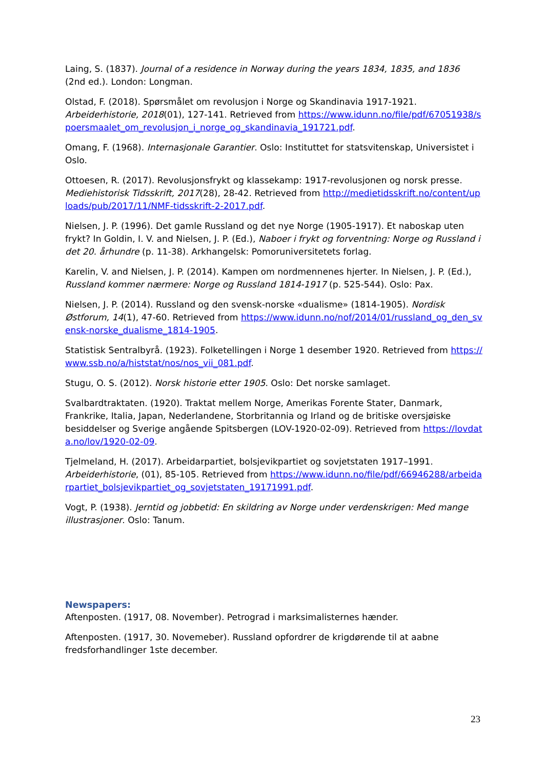Laing, S. (1837). Journal of a residence in Norway during the years 1834, 1835, and 1836 (2nd ed.). London: Longman.
Olstad, F. (2018). Spørsmålet om revolusjon i Norge og Skandinavia 1917-1921. Arbeiderhistorie, 2018(01), 127-141. Retrieved from https://www.idunn.no/file/pdf/67051938/spoersmaalet_om_revolusjon_i_norge_og_skandinavia_191721.pdf.
Omang, F. (1968). Internasjonale Garantier. Oslo: Instituttet for statsvitenskap, Universistet i Oslo.
Ottoesen, R. (2017). Revolusjonsfrykt og klassekamp: 1917-revolusjonen og norsk presse. Mediehistorisk Tidsskrift, 2017(28), 28-42. Retrieved from http://medietidsskrift.no/content/uploads/pub/2017/11/NMF-tidsskrift-2-2017.pdf.
Nielsen, J. P. (1996). Det gamle Russland og det nye Norge (1905-1917). Et naboskap uten frykt? In Goldin, I. V. and Nielsen, J. P. (Ed.), Naboer i frykt og forventning: Norge og Russland i det 20. århundre (p. 11-38). Arkhangelsk: Pomoruniversitetets forlag.
Karelin, V. and Nielsen, J. P. (2014). Kampen om nordmennenes hjerter. In Nielsen, J. P. (Ed.), Russland kommer nærmere: Norge og Russland 1814-1917 (p. 525-544). Oslo: Pax.
Nielsen, J. P. (2014). Russland og den svensk-norske «dualisme» (1814-1905). Nordisk Østforum, 14(1), 47-60. Retrieved from https://www.idunn.no/nof/2014/01/russland_og_den_svensk-norske_dualisme_1814-1905.
Statistisk Sentralbyrå. (1923). Folketellingen i Norge 1 desember 1920. Retrieved from https://www.ssb.no/a/histstat/nos/nos_vii_081.pdf.
Stugu, O. S. (2012). Norsk historie etter 1905. Oslo: Det norske samlaget.
Svalbardtraktaten. (1920). Traktat mellem Norge, Amerikas Forente Stater, Danmark, Frankrike, Italia, Japan, Nederlandene, Storbritannia og Irland og de britiske oversjøiske besiddelser og Sverige angående Spitsbergen (LOV-1920-02-09). Retrieved from https://lovdata.no/lov/1920-02-09.
Tjelmeland, H. (2017). Arbeidarpartiet, bolsjevikpartiet og sovjetstaten 1917–1991. Arbeiderhistorie, (01), 85-105. Retrieved from https://www.idunn.no/file/pdf/66946288/arbeidarpartiet_bolsjevikpartiet_og_sovjetstaten_19171991.pdf.
Vogt, P. (1938). Jerntid og jobbetid: En skildring av Norge under verdenskrigen: Med mange illustrasjoner. Oslo: Tanum.
Newspapers:
Aftenposten. (1917, 08. November). Petrograd i marksimalisternes hænder.
Aftenposten. (1917, 30. Novemeber). Russland opfordrer de krigdørende til at aabne fredsforhandlinger 1ste december.
23